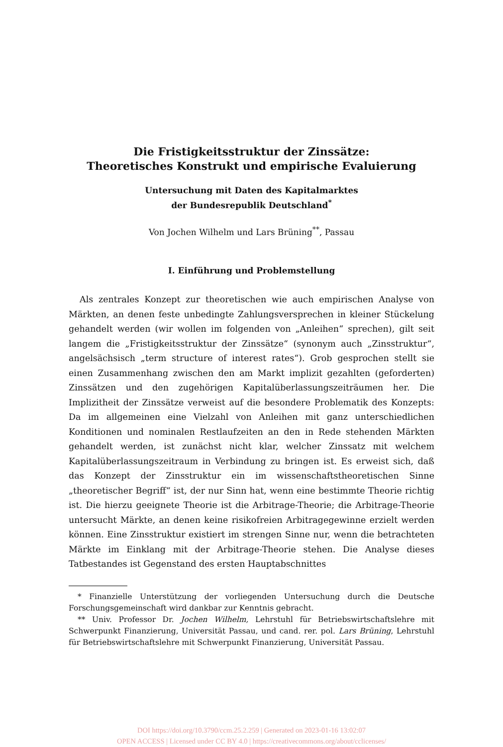Die Fristigkeitsstruktur der Zinssätze:
Theoretisches Konstrukt und empirische Evaluierung
Untersuchung mit Daten des Kapitalmarktes
der Bundesrepublik Deutschland<sup>*</sup>
Von Jochen Wilhelm und Lars Brüning<sup>**</sup>, Passau
I. Einführung und Problemstellung
Als zentrales Konzept zur theoretischen wie auch empirischen Analyse von Märkten, an denen feste unbedingte Zahlungsversprechen in kleiner Stückelung gehandelt werden (wir wollen im folgenden von „Anleihen“ sprechen), gilt seit langem die „Fristigkeitsstruktur der Zinssätze“ (synonym auch „Zinsstruktur“, angelsächsisch „term structure of interest rates“). Grob gesprochen stellt sie einen Zusammenhang zwischen den am Markt implizit gezahlten (geforderten) Zinssätzen und den zugehörigen Kapitalüberlassungszeiträumen her. Die Implizitheit der Zinssätze verweist auf die besondere Problematik des Konzepts: Da im allgemeinen eine Vielzahl von Anleihen mit ganz unterschiedlichen Konditionen und nominalen Restlaufzeiten an den in Rede stehenden Märkten gehandelt werden, ist zunächst nicht klar, welcher Zinssatz mit welchem Kapitalüberlassungszeitraum in Verbindung zu bringen ist. Es erweist sich, daß das Konzept der Zinsstruktur ein im wissenschaftstheoretischen Sinne „theoretischer Begriff“ ist, der nur Sinn hat, wenn eine bestimmte Theorie richtig ist. Die hierzu geeignete Theorie ist die Arbitrage-Theorie; die Arbitrage-Theorie untersucht Märkte, an denen keine risikofreien Arbitragegewinne erzielt werden können. Eine Zinsstruktur existiert im strengen Sinne nur, wenn die betrachteten Märkte im Einklang mit der Arbitrage-Theorie stehen. Die Analyse dieses Tatbestandes ist Gegenstand des ersten Hauptabschnittes
* Finanzielle Unterstützung der vorliegenden Untersuchung durch die Deutsche Forschungsgemeinschaft wird dankbar zur Kenntnis gebracht.
** Univ. Professor Dr. Jochen Wilhelm, Lehrstuhl für Betriebswirtschaftslehre mit Schwerpunkt Finanzierung, Universität Passau, und cand. rer. pol. Lars Brüning, Lehrstuhl für Betriebswirtschaftslehre mit Schwerpunkt Finanzierung, Universität Passau.
DOI https://doi.org/10.3790/ccm.25.2.259 | Generated on 2023-01-16 13:02:07
OPEN ACCESS | Licensed under CC BY 4.0 | https://creativecommons.org/about/cclicenses/